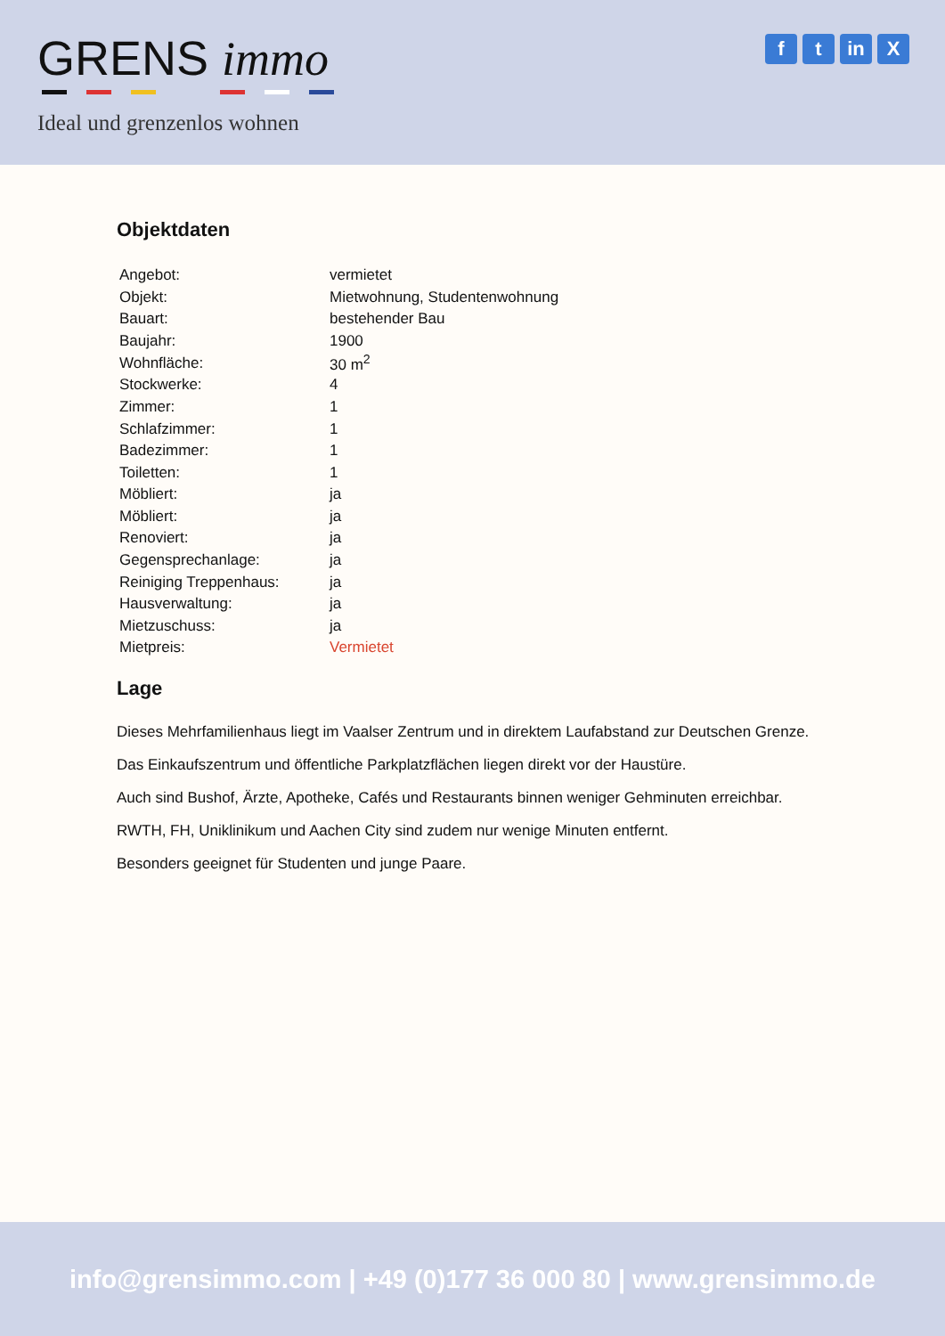GRENS immo
Ideal und grenzenlos wohnen
ft in X
Objektdaten
| Angebot: | vermietet |
| Objekt: | Mietwohnung, Studentenwohnung |
| Bauart: | bestehender Bau |
| Baujahr: | 1900 |
| Wohnfläche: | 30 m<sup>2</sup> |
| Stockwerke: | 4 |
| Zimmer: | 1 |
| Schlafzimmer: | 1 |
| Badezimmer: | 1 |
| Toiletten: | 1 |
| Möbliert: | ja |
| Möbliert: | ja |
| Renoviert: | ja |
| Gegensprechanlage: | ja |
| Reiniging Treppenhaus: | ja |
| Hausverwaltung: | ja |
| Mietzuschuss: | ja |
| Mietpreis: | Vermietet |
Lage
Dieses Mehrfamilienhaus liegt im Vaalser Zentrum und in direktem Laufabstand zur Deutschen Grenze.
Das Einkaufszentrum und öffentliche Parkplatzflächen liegen direkt vor der Haustüre.
Auch sind Bushof, Ärzte, Apotheke, Cafés und Restaurants binnen weniger Gehminuten erreichbar.
RWTH, FH, Uniklinikum und Aachen City sind zudem nur wenige Minuten entfernt.
Besonders geeignet für Studenten und junge Paare.
info@grensimmo.com | +49 (0)177 36 000 80 | www.grensimmo.de